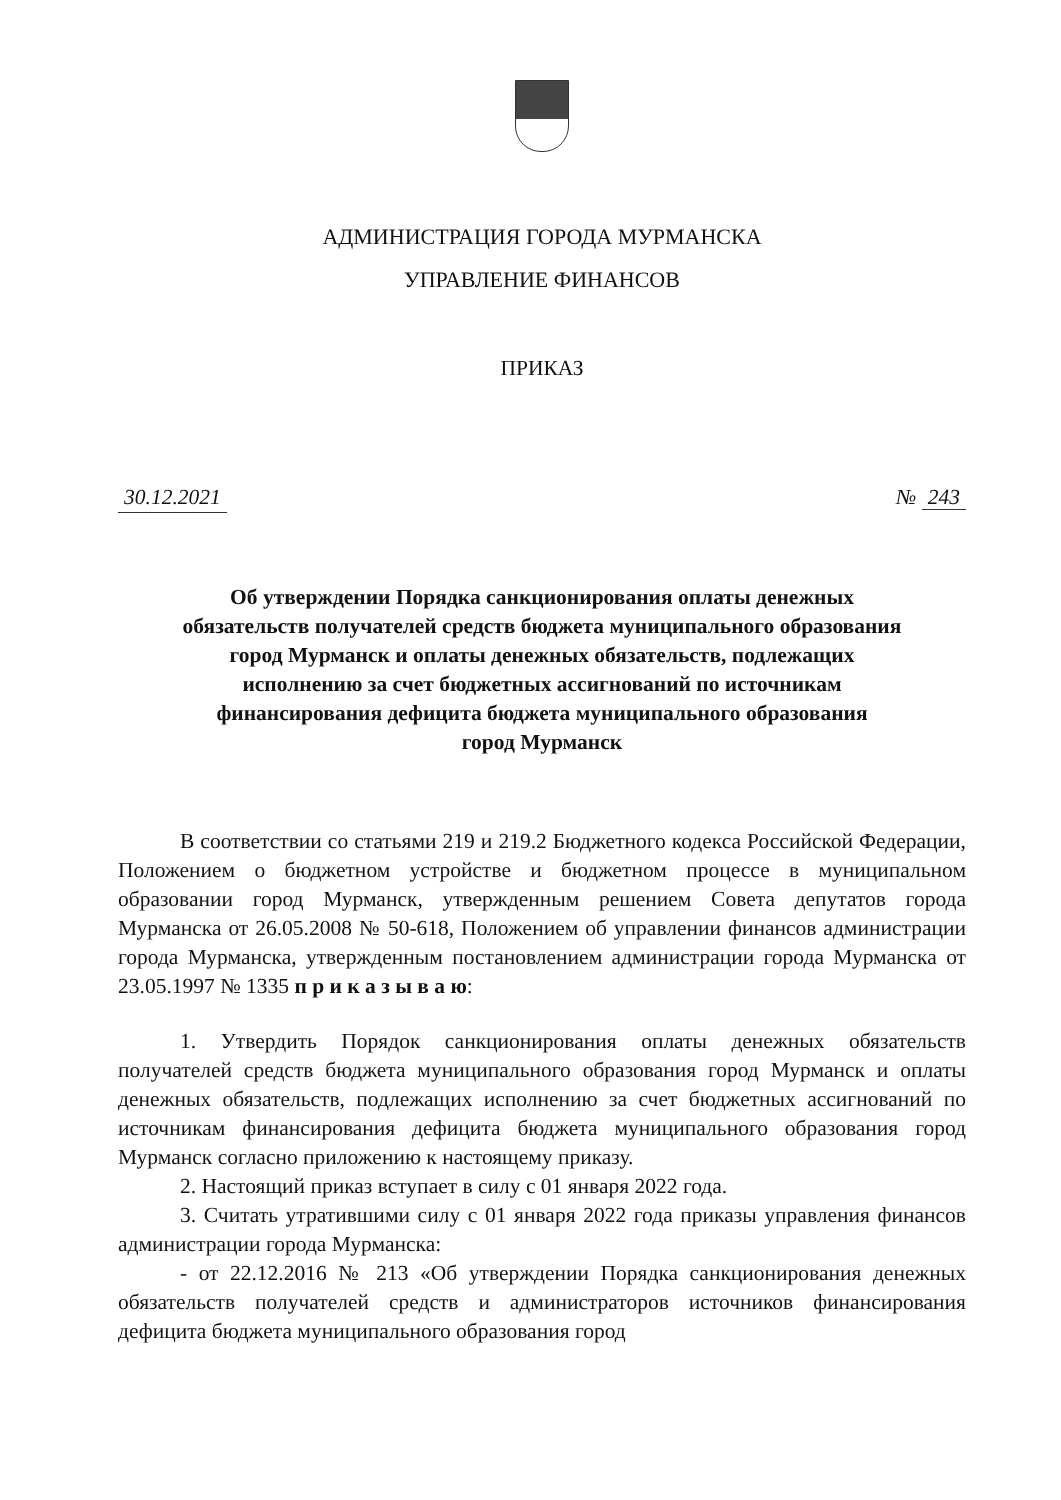АДМИНИСТРАЦИЯ ГОРОДА МУРМАНСКА
УПРАВЛЕНИЕ ФИНАНСОВ
ПРИКАЗ
30.12.2021 № 243
Об утверждении Порядка санкционирования оплаты денежных
обязательств получателей средств бюджета муниципального образования
город Мурманск и оплаты денежных обязательств, подлежащих
исполнению за счет бюджетных ассигнований по источникам
финансирования дефицита бюджета муниципального образования
город Мурманск
В соответствии со статьями 219 и 219.2 Бюджетного кодекса Российской Федерации, Положением о бюджетном устройстве и бюджетном процессе в муниципальном образовании город Мурманск, утвержденным решением Совета депутатов города Мурманска от 26.05.2008 № 50-618, Положением об управлении финансов администрации города Мурманска, утвержденным постановлением администрации города Мурманска от 23.05.1997 № 1335 п р и к а з ы в а ю:
1. Утвердить Порядок санкционирования оплаты денежных обязательств получателей средств бюджета муниципального образования город Мурманск и оплаты денежных обязательств, подлежащих исполнению за счет бюджетных ассигнований по источникам финансирования дефицита бюджета муниципального образования город Мурманск согласно приложению к настоящему приказу.
2. Настоящий приказ вступает в силу с 01 января 2022 года.
3. Считать утратившими силу с 01 января 2022 года приказы управления финансов администрации города Мурманска:
- от 22.12.2016 № 213 «Об утверждении Порядка санкционирования денежных обязательств получателей средств и администраторов источников финансирования дефицита бюджета муниципального образования город